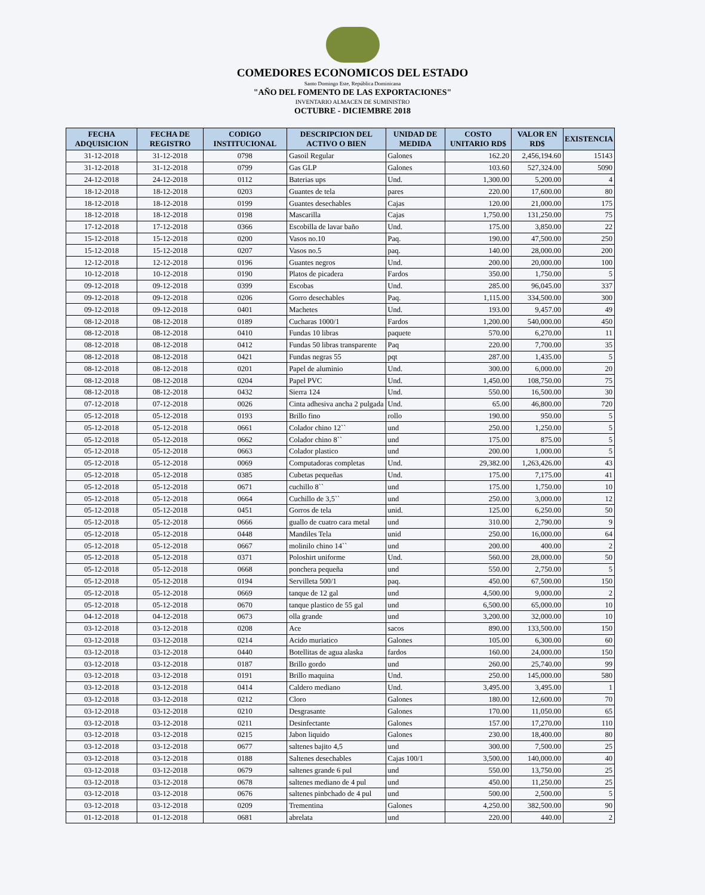COMEDORES ECONOMICOS DEL ESTADO
Santo Domingo Este, República Dominicana
"AÑO DEL FOMENTO DE LAS EXPORTACIONES"
INVENTARIO ALMACEN DE SUMINISTRO
OCTUBRE - DICIEMBRE 2018
| FECHA ADQUISICION | FECHA DE REGISTRO | CODIGO INSTITUCIONAL | DESCRIPCION DEL ACTIVO O BIEN | UNIDAD DE MEDIDA | COSTO UNITARIO RD$ | VALOR EN RD$ | EXISTENCIA |
| --- | --- | --- | --- | --- | --- | --- | --- |
| 31-12-2018 | 31-12-2018 | 0798 | Gasoil Regular | Galones | 162.20 | 2,456,194.60 | 15143 |
| 31-12-2018 | 31-12-2018 | 0799 | Gas GLP | Galones | 103.60 | 527,324.00 | 5090 |
| 24-12-2018 | 24-12-2018 | 0112 | Baterias ups | Und. | 1,300.00 | 5,200.00 | 4 |
| 18-12-2018 | 18-12-2018 | 0203 | Guantes de tela | pares | 220.00 | 17,600.00 | 80 |
| 18-12-2018 | 18-12-2018 | 0199 | Guantes desechables | Cajas | 120.00 | 21,000.00 | 175 |
| 18-12-2018 | 18-12-2018 | 0198 | Mascarilla | Cajas | 1,750.00 | 131,250.00 | 75 |
| 17-12-2018 | 17-12-2018 | 0366 | Escobilla de lavar baño | Und. | 175.00 | 3,850.00 | 22 |
| 15-12-2018 | 15-12-2018 | 0200 | Vasos no.10 | Paq. | 190.00 | 47,500.00 | 250 |
| 15-12-2018 | 15-12-2018 | 0207 | Vasos no.5 | paq. | 140.00 | 28,000.00 | 200 |
| 12-12-2018 | 12-12-2018 | 0196 | Guantes negros | Und. | 200.00 | 20,000.00 | 100 |
| 10-12-2018 | 10-12-2018 | 0190 | Platos de picadera | Fardos | 350.00 | 1,750.00 | 5 |
| 09-12-2018 | 09-12-2018 | 0399 | Escobas | Und. | 285.00 | 96,045.00 | 337 |
| 09-12-2018 | 09-12-2018 | 0206 | Gorro desechables | Paq. | 1,115.00 | 334,500.00 | 300 |
| 09-12-2018 | 09-12-2018 | 0401 | Machetes | Und. | 193.00 | 9,457.00 | 49 |
| 08-12-2018 | 08-12-2018 | 0189 | Cucharas 1000/1 | Fardos | 1,200.00 | 540,000.00 | 450 |
| 08-12-2018 | 08-12-2018 | 0410 | Fundas 10 libras | paquete | 570.00 | 6,270.00 | 11 |
| 08-12-2018 | 08-12-2018 | 0412 | Fundas 50 libras transparente | Paq | 220.00 | 7,700.00 | 35 |
| 08-12-2018 | 08-12-2018 | 0421 | Fundas negras 55 | pqt | 287.00 | 1,435.00 | 5 |
| 08-12-2018 | 08-12-2018 | 0201 | Papel de aluminio | Und. | 300.00 | 6,000.00 | 20 |
| 08-12-2018 | 08-12-2018 | 0204 | Papel PVC | Und. | 1,450.00 | 108,750.00 | 75 |
| 08-12-2018 | 08-12-2018 | 0432 | Sierra 124 | Und. | 550.00 | 16,500.00 | 30 |
| 07-12-2018 | 07-12-2018 | 0026 | Cinta adhesiva ancha 2 pulgada | Und. | 65.00 | 46,800.00 | 720 |
| 05-12-2018 | 05-12-2018 | 0193 | Brillo fino | rollo | 190.00 | 950.00 | 5 |
| 05-12-2018 | 05-12-2018 | 0661 | Colador chino 12`` | und | 250.00 | 1,250.00 | 5 |
| 05-12-2018 | 05-12-2018 | 0662 | Colador chino 8`` | und | 175.00 | 875.00 | 5 |
| 05-12-2018 | 05-12-2018 | 0663 | Colador plastico | und | 200.00 | 1,000.00 | 5 |
| 05-12-2018 | 05-12-2018 | 0069 | Computadoras completas | Und. | 29,382.00 | 1,263,426.00 | 43 |
| 05-12-2018 | 05-12-2018 | 0385 | Cubetas pequeñas | Und. | 175.00 | 7,175.00 | 41 |
| 05-12-2018 | 05-12-2018 | 0671 | cuchillo 8`` | und | 175.00 | 1,750.00 | 10 |
| 05-12-2018 | 05-12-2018 | 0664 | Cuchillo de 3,5`` | und | 250.00 | 3,000.00 | 12 |
| 05-12-2018 | 05-12-2018 | 0451 | Gorros de tela | unid. | 125.00 | 6,250.00 | 50 |
| 05-12-2018 | 05-12-2018 | 0666 | guallo de cuatro cara metal | und | 310.00 | 2,790.00 | 9 |
| 05-12-2018 | 05-12-2018 | 0448 | Mandiles Tela | unid | 250.00 | 16,000.00 | 64 |
| 05-12-2018 | 05-12-2018 | 0667 | molinilo chino 14`` | und | 200.00 | 400.00 | 2 |
| 05-12-2018 | 05-12-2018 | 0371 | Poloshirt uniforme | Und. | 560.00 | 28,000.00 | 50 |
| 05-12-2018 | 05-12-2018 | 0668 | ponchera pequeña | und | 550.00 | 2,750.00 | 5 |
| 05-12-2018 | 05-12-2018 | 0194 | Servilleta 500/1 | paq. | 450.00 | 67,500.00 | 150 |
| 05-12-2018 | 05-12-2018 | 0669 | tanque de 12 gal | und | 4,500.00 | 9,000.00 | 2 |
| 05-12-2018 | 05-12-2018 | 0670 | tanque plastico de 55 gal | und | 6,500.00 | 65,000.00 | 10 |
| 04-12-2018 | 04-12-2018 | 0673 | olla grande | und | 3,200.00 | 32,000.00 | 10 |
| 03-12-2018 | 03-12-2018 | 0208 | Ace | sacos | 890.00 | 133,500.00 | 150 |
| 03-12-2018 | 03-12-2018 | 0214 | Acido muriatico | Galones | 105.00 | 6,300.00 | 60 |
| 03-12-2018 | 03-12-2018 | 0440 | Botellitas de agua alaska | fardos | 160.00 | 24,000.00 | 150 |
| 03-12-2018 | 03-12-2018 | 0187 | Brillo gordo | und | 260.00 | 25,740.00 | 99 |
| 03-12-2018 | 03-12-2018 | 0191 | Brillo maquina | Und. | 250.00 | 145,000.00 | 580 |
| 03-12-2018 | 03-12-2018 | 0414 | Caldero mediano | Und. | 3,495.00 | 3,495.00 | 1 |
| 03-12-2018 | 03-12-2018 | 0212 | Cloro | Galones | 180.00 | 12,600.00 | 70 |
| 03-12-2018 | 03-12-2018 | 0210 | Desgrasante | Galones | 170.00 | 11,050.00 | 65 |
| 03-12-2018 | 03-12-2018 | 0211 | Desinfectante | Galones | 157.00 | 17,270.00 | 110 |
| 03-12-2018 | 03-12-2018 | 0215 | Jabon liquido | Galones | 230.00 | 18,400.00 | 80 |
| 03-12-2018 | 03-12-2018 | 0677 | saltenes bajito 4,5 | und | 300.00 | 7,500.00 | 25 |
| 03-12-2018 | 03-12-2018 | 0188 | Saltenes desechables | Cajas 100/1 | 3,500.00 | 140,000.00 | 40 |
| 03-12-2018 | 03-12-2018 | 0679 | saltenes grande 6 pul | und | 550.00 | 13,750.00 | 25 |
| 03-12-2018 | 03-12-2018 | 0678 | saltenes mediano de 4 pul | und | 450.00 | 11,250.00 | 25 |
| 03-12-2018 | 03-12-2018 | 0676 | saltenes pinbchado de 4 pul | und | 500.00 | 2,500.00 | 5 |
| 03-12-2018 | 03-12-2018 | 0209 | Trementina | Galones | 4,250.00 | 382,500.00 | 90 |
| 01-12-2018 | 01-12-2018 | 0681 | abrelata | und | 220.00 | 440.00 | 2 |